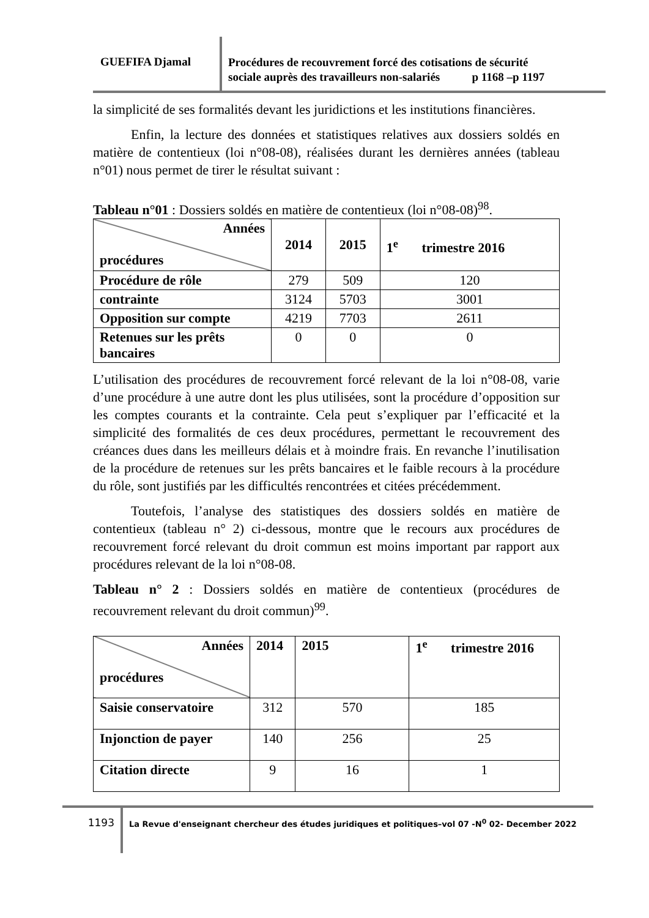GUEFIFA Djamal
Procédures de recouvrement forcé des cotisations de sécurité
sociale auprès des travailleurs non-salariés p 1168 –p 1197
la simplicité de ses formalités devant les juridictions et les institutions financières.
Enfin, la lecture des données et statistiques relatives aux dossiers soldés en matière de contentieux (loi n°08-08), réalisées durant les dernières années (tableau n°01) nous permet de tirer le résultat suivant :
Tableau n°01 : Dossiers soldés en matière de contentieux (loi n°08-08)<sup>98</sup>.
| Années procédures | 2014 | 2015 | 1<sup>e</sup> trimestre 2016 |
| Procédure de rôle | 279 | 509 | 120 |
| contrainte | 3124 | 5703 | 3001 |
| Opposition sur compte | 4219 | 7703 | 2611 |
| Retenues sur les prêts bancaires | 0 | 0 | 0 |
L’utilisation des procédures de recouvrement forcé relevant de la loi n°08-08, varie d’une procédure à une autre dont les plus utilisées, sont la procédure d’opposition sur les comptes courants et la contrainte. Cela peut s’expliquer par l’efficacité et la simplicité des formalités de ces deux procédures, permettant le recouvrement des créances dues dans les meilleurs délais et à moindre frais. En revanche l’inutilisation de la procédure de retenues sur les prêts bancaires et le faible recours à la procédure du rôle, sont justifiés par les difficultés rencontrées et citées précédemment.
Toutefois, l’analyse des statistiques des dossiers soldés en matière de contentieux (tableau n° 2) ci-dessous, montre que le recours aux procédures de recouvrement forcé relevant du droit commun est moins important par rapport aux procédures relevant de la loi n°08-08.
Tableau n° 2 : Dossiers soldés en matière de contentieux (procédures de recouvrement relevant du droit commun)<sup>99</sup>.
| Années procédures | 2014 | 2015 | 1<sup>e</sup> trimestre 2016 |
| Saisie conservatoire | 312 | 570 | 185 |
| Injonction de payer | 140 | 256 | 25 |
| Citation directe | 9 | 16 | 1 |
1193
La Revue d'enseignant chercheur des études juridiques et politiques–vol 07 -N<sup>0</sup> 02- December 2022